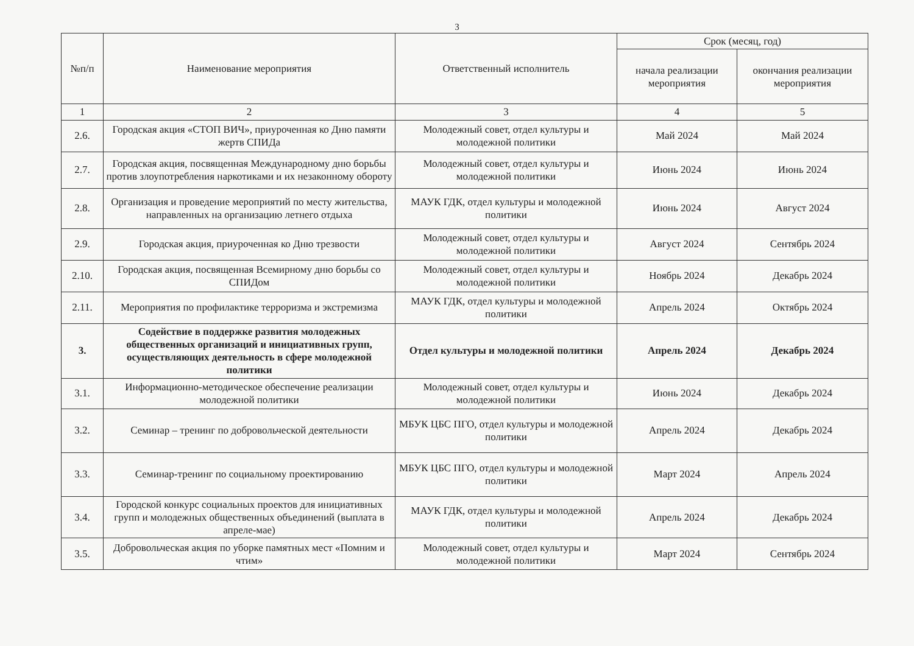3
| №п/п | Наименование мероприятия | Ответственный исполнитель | Срок (месяц, год) | |
| --- | --- | --- | --- | --- |
| | | | начала реализации мероприятия | окончания реализации мероприятия |
| 1 | 2 | 3 | 4 | 5 |
| 2.6. | Городская акция «СТОП ВИЧ», приуроченная ко Дню памяти жертв СПИДа | Молодежный совет, отдел культуры и молодежной политики | Май 2024 | Май 2024 |
| 2.7. | Городская акция, посвященная Международному дню борьбы против злоупотребления наркотиками и их незаконному обороту | Молодежный совет, отдел культуры и молодежной политики | Июнь 2024 | Июнь 2024 |
| 2.8. | Организация и проведение мероприятий по месту жительства, направленных на организацию летнего отдыха | МАУК ГДК, отдел культуры и молодежной политики | Июнь 2024 | Август 2024 |
| 2.9. | Городская акция, приуроченная ко Дню трезвости | Молодежный совет, отдел культуры и молодежной политики | Август 2024 | Сентябрь 2024 |
| 2.10. | Городская акция, посвященная Всемирному дню борьбы со СПИДом | Молодежный совет, отдел культуры и молодежной политики | Ноябрь 2024 | Декабрь 2024 |
| 2.11. | Мероприятия по профилактике терроризма и экстремизма | МАУК ГДК, отдел культуры и молодежной политики | Апрель 2024 | Октябрь 2024 |
| 3. | Содействие в поддержке развития молодежных общественных организаций и инициативных групп, осуществляющих деятельность в сфере молодежной политики | Отдел культуры и молодежной политики | Апрель 2024 | Декабрь 2024 |
| 3.1. | Информационно-методическое обеспечение реализации молодежной политики | Молодежный совет, отдел культуры и молодежной политики | Июнь 2024 | Декабрь 2024 |
| 3.2. | Семинар – тренинг по добровольческой деятельности | МБУК ЦБС ПГО, отдел культуры и молодежной политики | Апрель 2024 | Декабрь 2024 |
| 3.3. | Семинар-тренинг по социальному проектированию | МБУК ЦБС ПГО, отдел культуры и молодежной политики | Март 2024 | Апрель 2024 |
| 3.4. | Городской конкурс социальных проектов для инициативных групп и молодежных общественных объединений (выплата в апреле-мае) | МАУК ГДК, отдел культуры и молодежной политики | Апрель 2024 | Декабрь 2024 |
| 3.5. | Добровольческая акция по уборке памятных мест «Помним и чтим» | Молодежный совет, отдел культуры и молодежной политики | Март 2024 | Сентябрь 2024 |